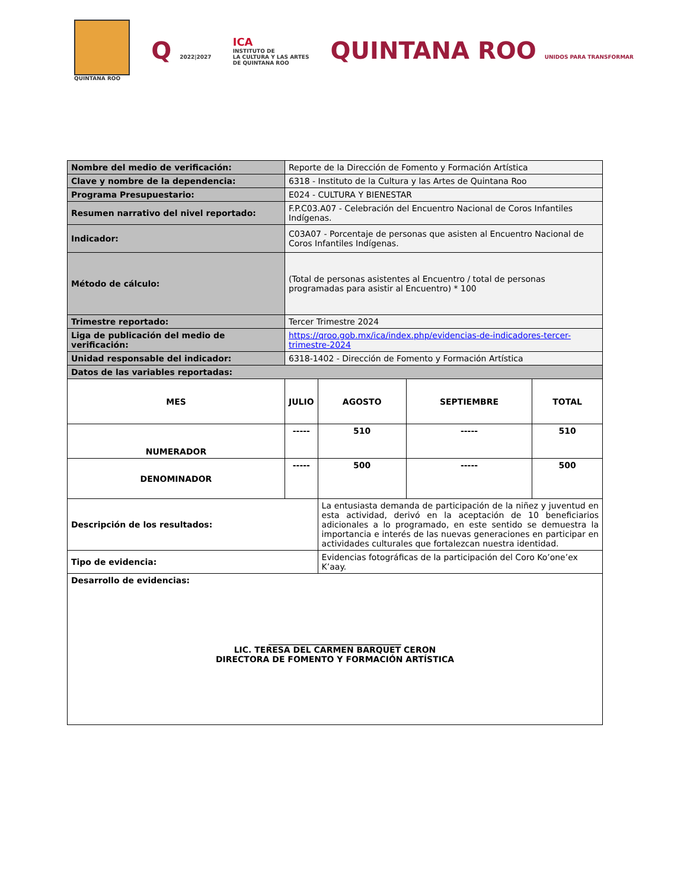QUINTANA ROO
Q 2022|2027
ICA
INSTITUTO DE
LA CULTURA Y LAS ARTES
DE QUINTANA ROO
QUINTANA ROO UNIDOS PARA TRANSFORMAR
| Nombre del medio de verificación: | Reporte de la Dirección de Fomento y Formación Artística | | | |
| Clave y nombre de la dependencia: | 6318 - Instituto de la Cultura y las Artes de Quintana Roo | | | |
| Programa Presupuestario: | E024 - CULTURA Y BIENESTAR | | | |
| Resumen narrativo del nivel reportado: | F.P.C03.A07 - Celebración del Encuentro Nacional de Coros Infantiles Indígenas. | | | |
| Indicador: | C03A07 - Porcentaje de personas que asisten al Encuentro Nacional de Coros Infantiles Indígenas. | | | |
| Método de cálculo: | (Total de personas asistentes al Encuentro / total de personas programadas para asistir al Encuentro) * 100 | | | |
| Trimestre reportado: | Tercer Trimestre 2024 | | | |
| Liga de publicación del medio de verificación: | https://qroo.gob.mx/ica/index.php/evidencias-de-indicadores-tercer-trimestre-2024 | | | |
| Unidad responsable del indicador: | 6318-1402 - Dirección de Fomento y Formación Artística | | | |
| Datos de las variables reportadas: | | | | |
| MES | JULIO | AGOSTO | SEPTIEMBRE | TOTAL |
| NUMERADOR | ----- | 510 | ----- | 510 |
| DENOMINADOR | ----- | 500 | ----- | 500 |
| Descripción de los resultados: | | La entusiasta demanda de participación de la niñez y juventud en esta actividad, derivó en la aceptación de 10 beneficiarios adicionales a lo programado, en este sentido se demuestra la importancia e interés de las nuevas generaciones en participar en actividades culturales que fortalezcan nuestra identidad. | | |
| Tipo de evidencia: | | Evidencias fotográficas de la participación del Coro Ko’one’ex K’aay. | | |
| Desarrollo de evidencias: ________________________________ LIC. TERESA DEL CARMEN BARQUET CERON DIRECTORA DE FOMENTO Y FORMACIÓN ARTÍSTICA | | | | |